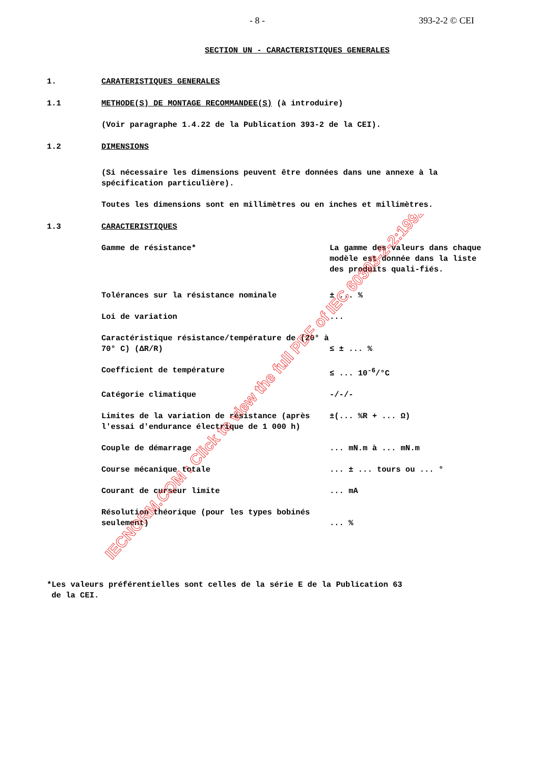- 8 - 393-2-2 © CEI
SECTION UN - CARACTERISTIQUES GENERALES
1. CARATERISTIQUES GENERALES
1.1 METHODE(S) DE MONTAGE RECOMMANDEE(S) (à introduire)
(Voir paragraphe 1.4.22 de la Publication 393-2 de la CEI).
1.2 DIMENSIONS
(Si nécessaire les dimensions peuvent être données dans une annexe à la spécification particulière).
Toutes les dimensions sont en millimètres ou en inches et millimètres.
1.3 CARACTERISTIQUES
Gamme de résistance* La gamme des valeurs dans chaque modèle est donnée dans la liste des produits quali-fiés.
Tolérances sur la résistance nominale ± ... %
Loi de variation...
Caractéristique résistance/température de (20° à 70° C) (ΔR/R)
≤ ± ... %
Coefficient de température ≤ ... 10<sup>-6</sup>/°C
Catégorie climatique -/-/-
Limites de la variation de résistance (après l'essai d'endurance électrique de 1 000 h) ±(... %R + ... Ω)
Couple de démarrage... mN.m à ... mN.m
Course mécanique totale... ± ... tours ou ... °
Courant de curseur limite... mA
Résolution théorique (pour les types bobinés seulement)
... %
*Les valeurs préférentielles sont celles de la série E de la Publication 63
de la CEI.
IECNORM.COM : Click to view the full PDF of IEC 60393-2-2:1992